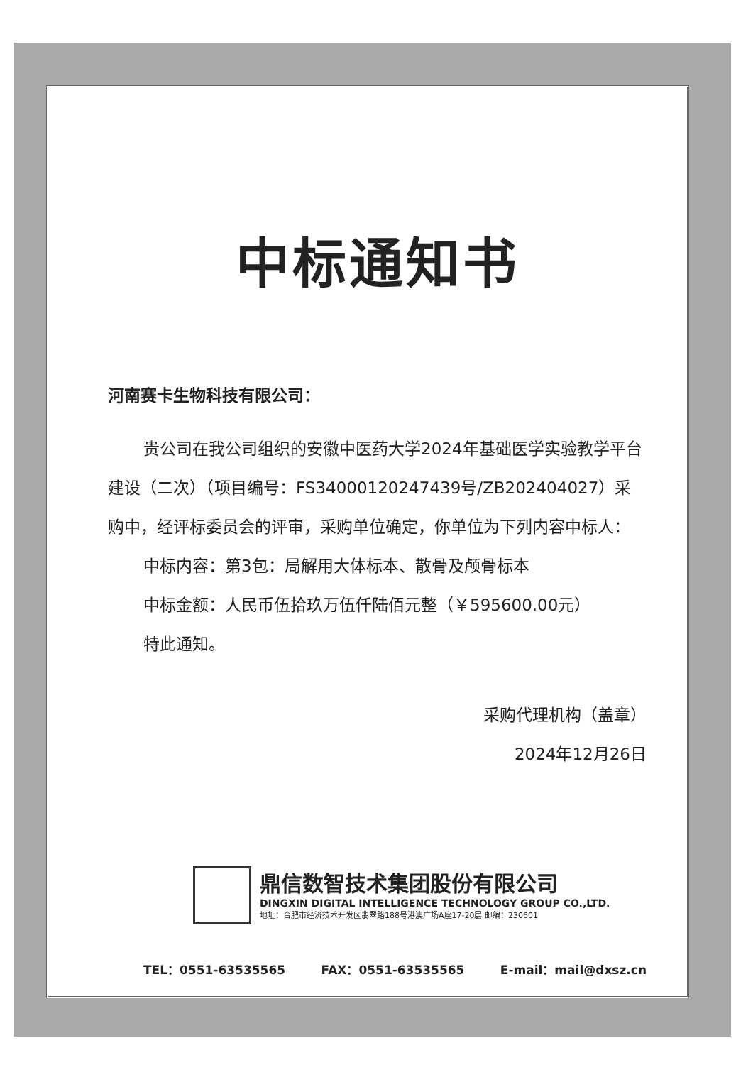中标通知书
河南赛卡生物科技有限公司：
贵公司在我公司组织的安徽中医药大学2024年基础医学实验教学平台建设（二次）（项目编号：FS34000120247439号/ZB202404027）采购中，经评标委员会的评审，采购单位确定，你单位为下列内容中标人：
中标内容：第3包：局解用大体标本、散骨及颅骨标本
中标金额：人民币伍拾玖万伍仟陆佰元整（￥595600.00元）
特此通知。
采购代理机构（盖章）
2024年12月26日
鼎信数智技术集团股份有限公司
DINGXIN DIGITAL INTELLIGENCE TECHNOLOGY GROUP CO.,LTD.
地址：合肥市经济技术开发区翡翠路188号港澳广场A座17-20层 邮编：230601
TEL：0551-63535565 FAX：0551-63535565 E-mail：mail@dxsz.cn